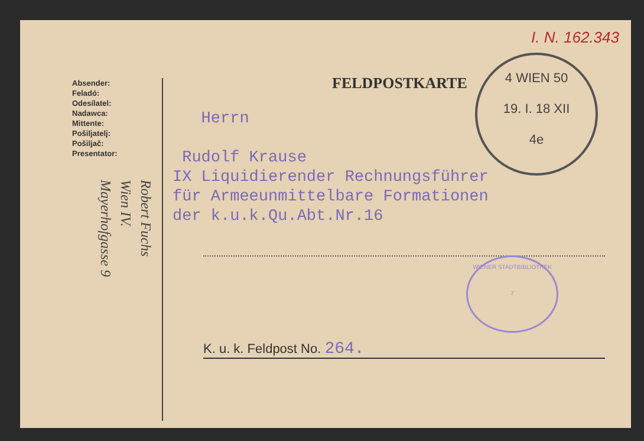I. N. 162.343
Absender:
Feladó:
Odesílatel:
Nadawca:
Mittente:
Pošiljatelj:
Pošiljač:
Presentator:
Robert Fuchs
Wien IV.
Mayerhofgasse 9
FELDPOSTKARTE
4 WIEN 50
19. I. 18 XII
4e
Herrn
Rudolf Krause
IX Liquidierender Rechnungsführer
für Armeeunmittelbare Formationen
der k.u.k.Qu.Abt.Nr.16
WIENER STADTBIBLIOTHEK
7
K. u. k. Feldpost No. 264.